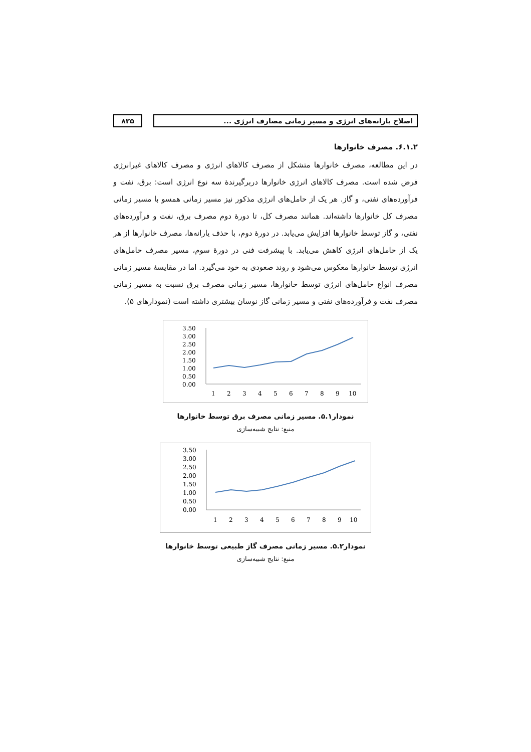اصلاح یارانه‌های انرژی و مسیر زمانی مصارف انرژی ...
۸۲۵
۶.۱.۲. مصرف خانوارها
در این مطالعه، مصرف خانوارها متشکل از مصرف کالاهای انرژی و مصرف کالاهای غیرانرژی فرض شده است. مصرف کالاهای انرژی خانوارها دربرگیرندهٔ سه نوع انرژی است: برق، نفت و فرآورده‌های نفتی، و گاز. هر یک از حامل‌های انرژی مذکور نیز مسیر زمانی همسو با مسیر زمانی مصرف کل خانوارها داشته‌اند. همانند مصرف کل، تا دورهٔ دوم مصرف برق، نفت و فرآورده‌های نفتی، و گاز توسط خانوارها افزایش می‌یابد. در دورهٔ دوم، با حذف یارانه‌ها، مصرف خانوارها از هر یک از حامل‌های انرژی کاهش می‌یابد. با پیشرفت فنی در دورهٔ سوم، مسیر مصرف حامل‌های انرژی توسط خانوارها معکوس می‌شود و روند صعودی به خود می‌گیرد. اما در مقایسهٔ مسیر زمانی مصرف انواع حامل‌های انرژی توسط خانوارها، مسیر زمانی مصرف برق نسبت به مسیر زمانی مصرف نفت و فرآورده‌های نفتی و مسیر زمانی گاز نوسان بیشتری داشته است (نمودارهای ۵).
3.50
3.00
2.50
2.00
1.50
1.00
0.50
0.00
1
2
3
4
5
6
7
8
9
10
نمودار۵.۱. مسیر زمانی مصرف برق توسط خانوارها
منبع: نتایج شبیه‌سازی
3.50
3.00
2.50
2.00
1.50
1.00
0.50
0.00
1
2
3
4
5
6
7
8
9
10
نمودار۵.۲. مسیر زمانی مصرف گاز طبیعی توسط خانوارها
منبع: نتایج شبیه‌سازی